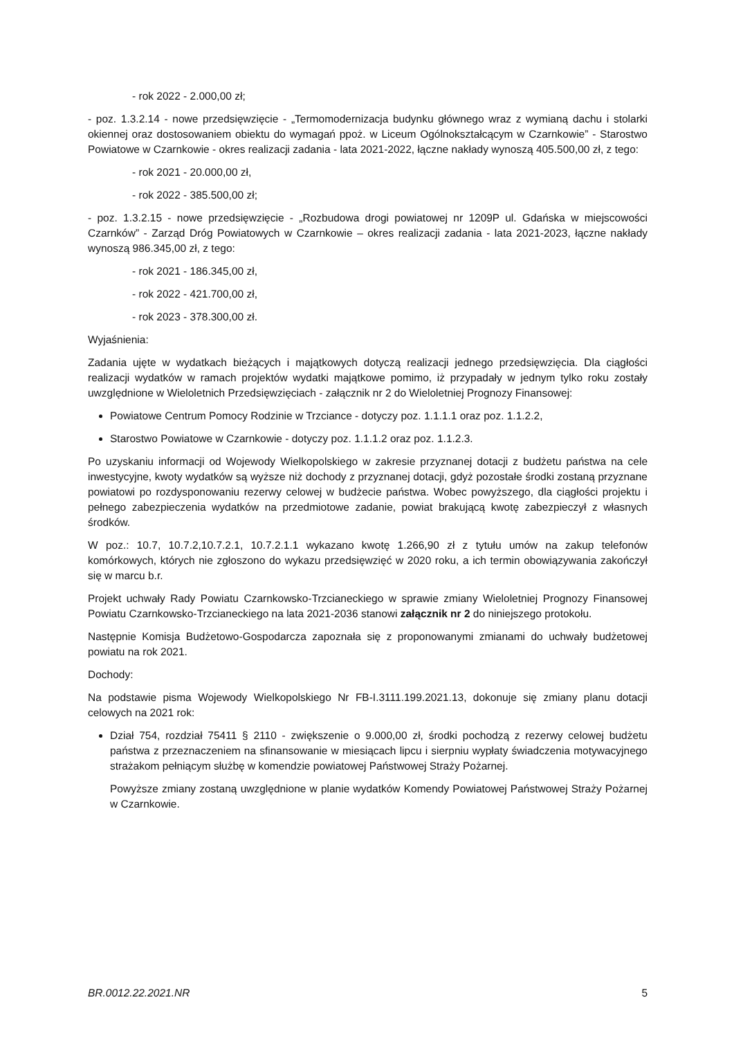- rok 2022 - 2.000,00 zł;
- poz. 1.3.2.14 - nowe przedsięwzięcie - „Termomodernizacja budynku głównego wraz z wymianą dachu i stolarki okiennej oraz dostosowaniem obiektu do wymagań ppoż. w Liceum Ogólnokształcącym w Czarnkowie” - Starostwo Powiatowe w Czarnkowie - okres realizacji zadania - lata 2021-2022, łączne nakłady wynoszą 405.500,00 zł, z tego:
- rok 2021 - 20.000,00 zł,
- rok 2022 - 385.500,00 zł;
- poz. 1.3.2.15 - nowe przedsięwzięcie - „Rozbudowa drogi powiatowej nr 1209P ul. Gdańska w miejscowości Czarnków” - Zarząd Dróg Powiatowych w Czarnkowie – okres realizacji zadania - lata 2021-2023, łączne nakłady wynoszą 986.345,00 zł, z tego:
- rok 2021 - 186.345,00 zł,
- rok 2022 - 421.700,00 zł,
- rok 2023 - 378.300,00 zł.
Wyjaśnienia:
Zadania ujęte w wydatkach bieżących i majątkowych dotyczą realizacji jednego przedsięwzięcia. Dla ciągłości realizacji wydatków w ramach projektów wydatki majątkowe pomimo, iż przypadały w jednym tylko roku zostały uwzględnione w Wieloletnich Przedsięwzięciach - załącznik nr 2 do Wieloletniej Prognozy Finansowej:
Powiatowe Centrum Pomocy Rodzinie w Trzciance - dotyczy poz. 1.1.1.1 oraz poz. 1.1.2.2,
Starostwo Powiatowe w Czarnkowie - dotyczy poz. 1.1.1.2 oraz poz. 1.1.2.3.
Po uzyskaniu informacji od Wojewody Wielkopolskiego w zakresie przyznanej dotacji z budżetu państwa na cele inwestycyjne, kwoty wydatków są wyższe niż dochody z przyznanej dotacji, gdyż pozostałe środki zostaną przyznane powiatowi po rozdysponowaniu rezerwy celowej w budżecie państwa. Wobec powyższego, dla ciągłości projektu i pełnego zabezpieczenia wydatków na przedmiotowe zadanie, powiat brakującą kwotę zabezpieczył z własnych środków.
W poz.: 10.7, 10.7.2,10.7.2.1, 10.7.2.1.1 wykazano kwotę 1.266,90 zł z tytułu umów na zakup telefonów komórkowych, których nie zgłoszono do wykazu przedsięwzięć w 2020 roku, a ich termin obowiązywania zakończył się w marcu b.r.
Projekt uchwały Rady Powiatu Czarnkowsko-Trzcianeckiego w sprawie zmiany Wieloletniej Prognozy Finansowej Powiatu Czarnkowsko-Trzcianeckiego na lata 2021-2036 stanowi załącznik nr 2 do niniejszego protokołu.
Następnie Komisja Budżetowo-Gospodarcza zapoznała się z proponowanymi zmianami do uchwały budżetowej powiatu na rok 2021.
Dochody:
Na podstawie pisma Wojewody Wielkopolskiego Nr FB-I.3111.199.2021.13, dokonuje się zmiany planu dotacji celowych na 2021 rok:
Dział 754, rozdział 75411 § 2110 - zwiększenie o 9.000,00 zł, środki pochodzą z rezerwy celowej budżetu państwa z przeznaczeniem na sfinansowanie w miesiącach lipcu i sierpniu wypłaty świadczenia motywacyjnego strażakom pełniącym służbę w komendzie powiatowej Państwowej Straży Pożarnej.
Powyższe zmiany zostaną uwzględnione w planie wydatków Komendy Powiatowej Państwowej Straży Pożarnej w Czarnkowie.
BR.0012.22.2021.NR 5